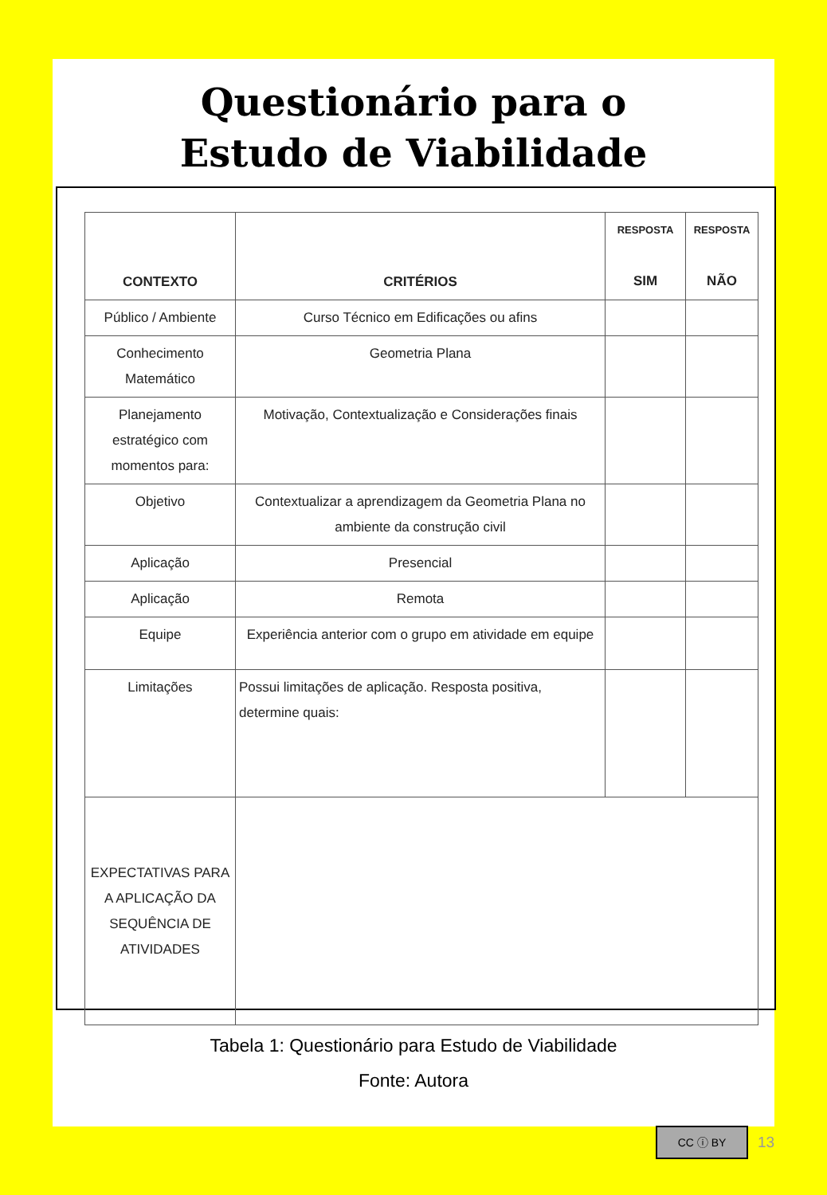Questionário para o
Estudo de Viabilidade
| CONTEXTO | CRITÉRIOS | RESPOSTA SIM | RESPOSTA NÃO |
| --- | --- | --- | --- |
| Público / Ambiente | Curso Técnico em Edificações ou afins | | |
| Conhecimento Matemático | Geometria Plana | | |
| Planejamento estratégico com momentos para: | Motivação, Contextualização e Considerações finais | | |
| Objetivo | Contextualizar a aprendizagem da Geometria Plana no ambiente da construção civil | | |
| Aplicação | Presencial | | |
| Aplicação | Remota | | |
| Equipe | Experiência anterior com o grupo em atividade em equipe | | |
| Limitações | Possui limitações de aplicação. Resposta positiva, determine quais: | | |
| EXPECTATIVAS PARA A APLICAÇÃO DA SEQUÊNCIA DE ATIVIDADES | | | |
Tabela 1: Questionário para Estudo de Viabilidade
Fonte: Autora
CC ⓘ BY
13